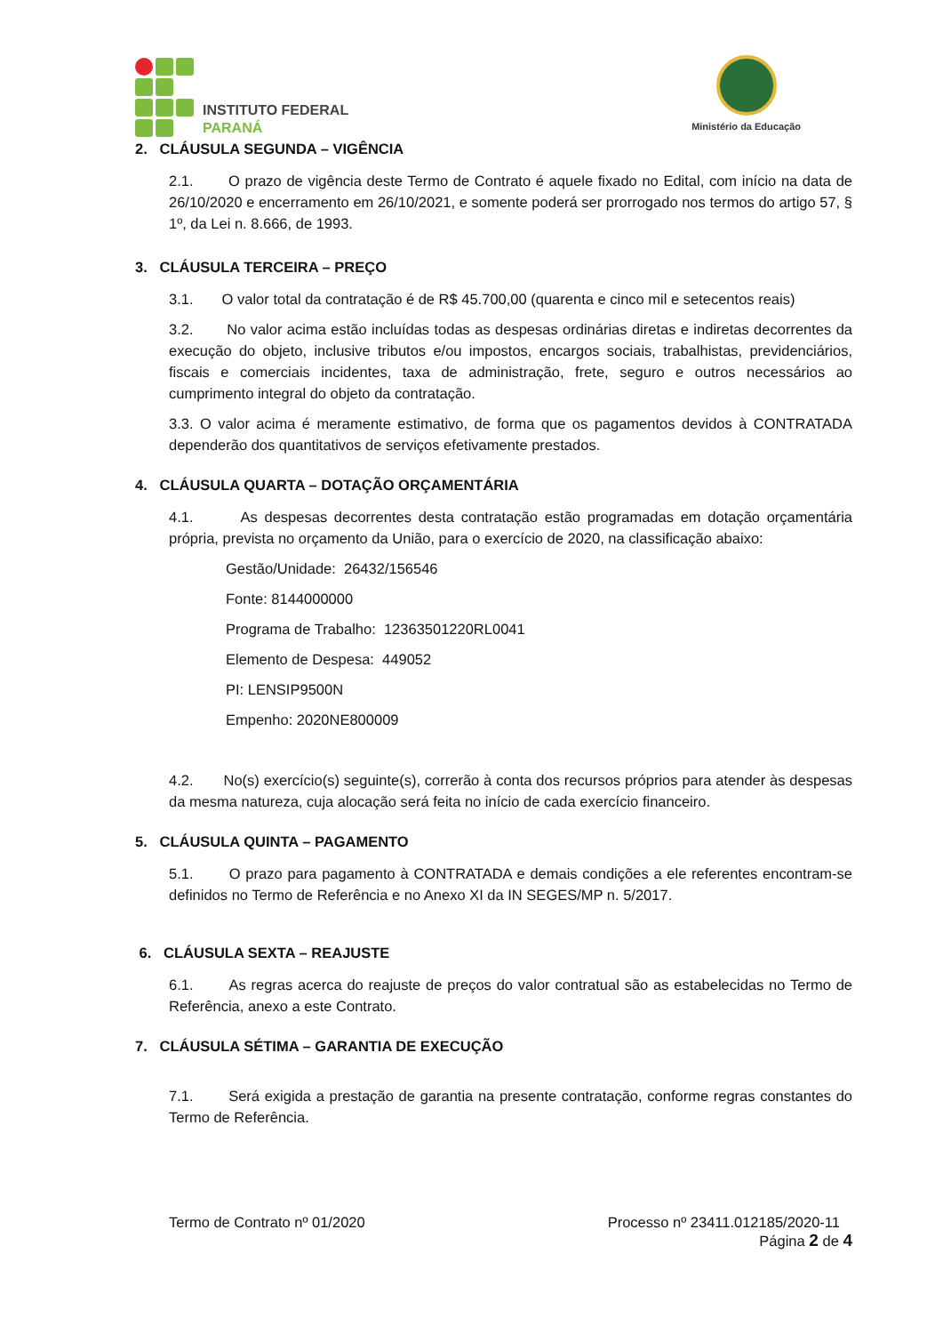INSTITUTO FEDERAL
PARANÁ
Ministério da Educação
2. CLÁUSULA SEGUNDA – VIGÊNCIA
2.1. O prazo de vigência deste Termo de Contrato é aquele fixado no Edital, com início na data de 26/10/2020 e encerramento em 26/10/2021, e somente poderá ser prorrogado nos termos do artigo 57, § 1º, da Lei n. 8.666, de 1993.
3. CLÁUSULA TERCEIRA – PREÇO
3.1. O valor total da contratação é de R$ 45.700,00 (quarenta e cinco mil e setecentos reais)
3.2. No valor acima estão incluídas todas as despesas ordinárias diretas e indiretas decorrentes da execução do objeto, inclusive tributos e/ou impostos, encargos sociais, trabalhistas, previdenciários, fiscais e comerciais incidentes, taxa de administração, frete, seguro e outros necessários ao cumprimento integral do objeto da contratação.
3.3. O valor acima é meramente estimativo, de forma que os pagamentos devidos à CONTRATADA dependerão dos quantitativos de serviços efetivamente prestados.
4. CLÁUSULA QUARTA – DOTAÇÃO ORÇAMENTÁRIA
4.1. As despesas decorrentes desta contratação estão programadas em dotação orçamentária própria, prevista no orçamento da União, para o exercício de 2020, na classificação abaixo:
Gestão/Unidade: 26432/156546
Fonte: 8144000000
Programa de Trabalho: 12363501220RL0041
Elemento de Despesa: 449052
PI: LENSIP9500N
Empenho: 2020NE800009
4.2. No(s) exercício(s) seguinte(s), correrão à conta dos recursos próprios para atender às despesas da mesma natureza, cuja alocação será feita no início de cada exercício financeiro.
5. CLÁUSULA QUINTA – PAGAMENTO
5.1. O prazo para pagamento à CONTRATADA e demais condições a ele referentes encontram-se definidos no Termo de Referência e no Anexo XI da IN SEGES/MP n. 5/2017.
6. CLÁUSULA SEXTA – REAJUSTE
6.1. As regras acerca do reajuste de preços do valor contratual são as estabelecidas no Termo de Referência, anexo a este Contrato.
7. CLÁUSULA SÉTIMA – GARANTIA DE EXECUÇÃO
7.1. Será exigida a prestação de garantia na presente contratação, conforme regras constantes do Termo de Referência.
Termo de Contrato nº 01/2020 Processo nº 23411.012185/2020-11
Página 2 de 4